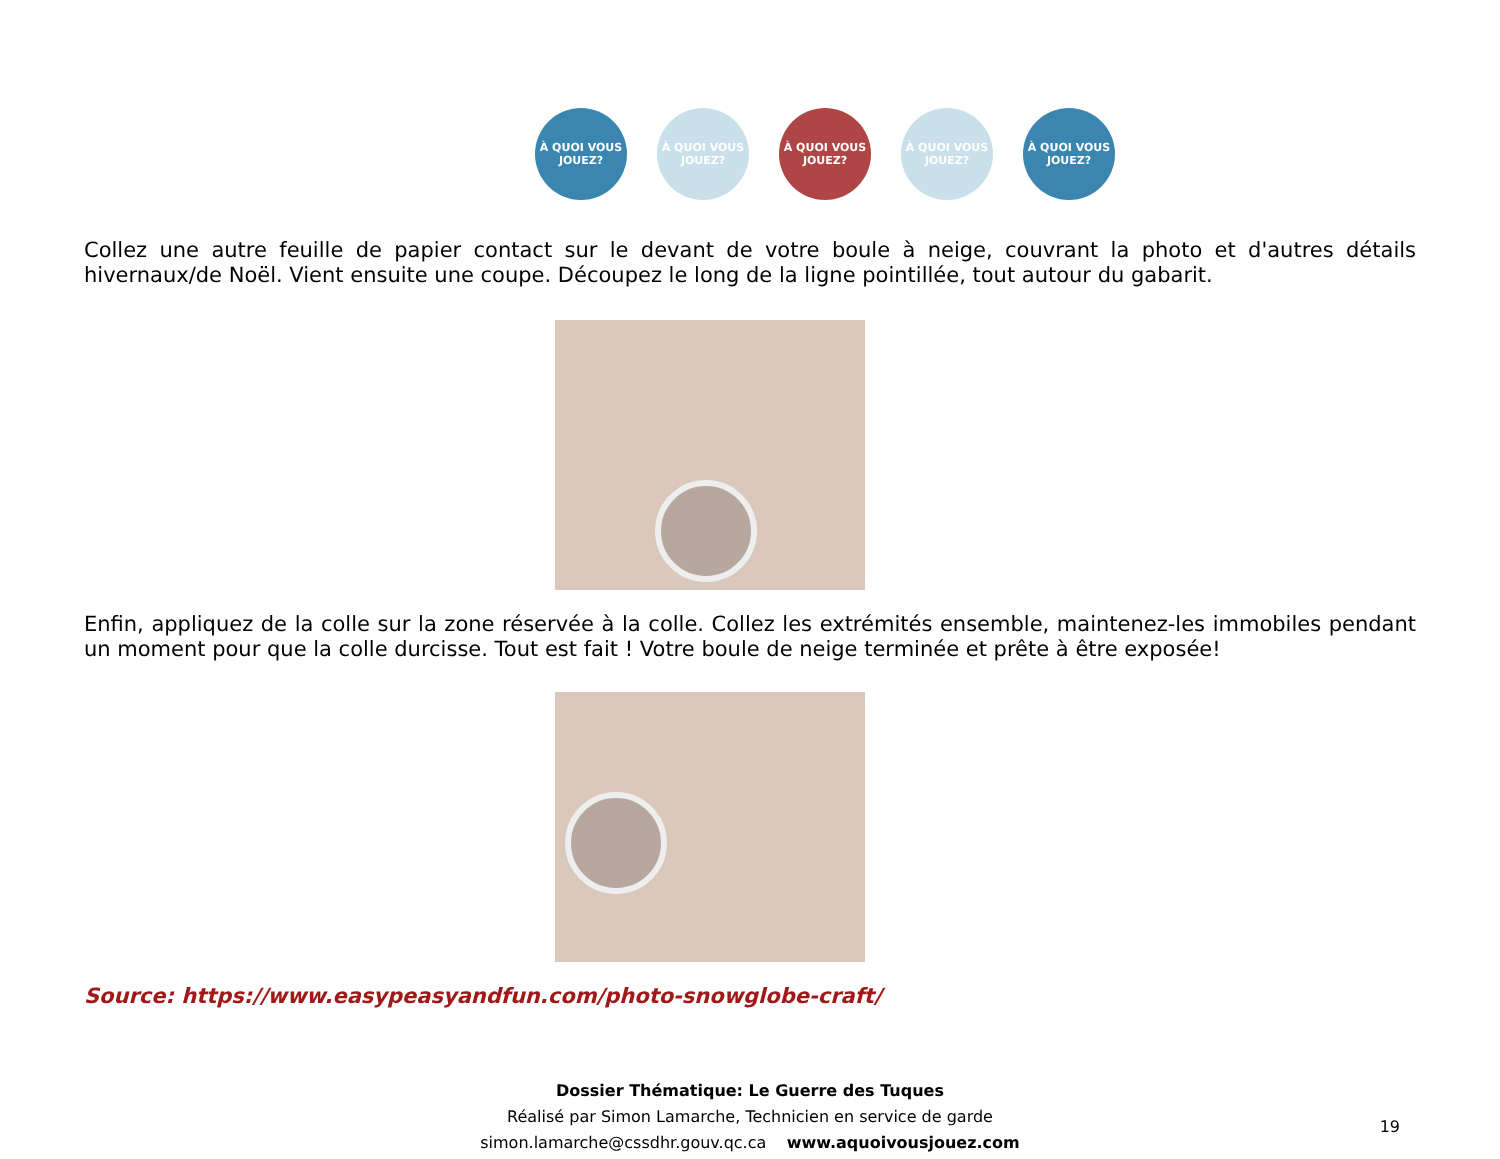À QUOI VOUS JOUEZ?
À QUOI VOUS JOUEZ?
À QUOI VOUS JOUEZ?
À QUOI VOUS JOUEZ?
À QUOI VOUS JOUEZ?
Collez une autre feuille de papier contact sur le devant de votre boule à neige, couvrant la photo et d'autres détails hivernaux/de Noël. Vient ensuite une coupe. Découpez le long de la ligne pointillée, tout autour du gabarit.
Enfin, appliquez de la colle sur la zone réservée à la colle. Collez les extrémités ensemble, maintenez-les immobiles pendant un moment pour que la colle durcisse. Tout est fait ! Votre boule de neige terminée et prête à être exposée!
Source: https://www.easypeasyandfun.com/photo-snowglobe-craft/
Dossier Thématique: Le Guerre des Tuques
Réalisé par Simon Lamarche, Technicien en service de garde
simon.lamarche@cssdhr.gouv.qc.ca www.aquoivousjouez.com
19